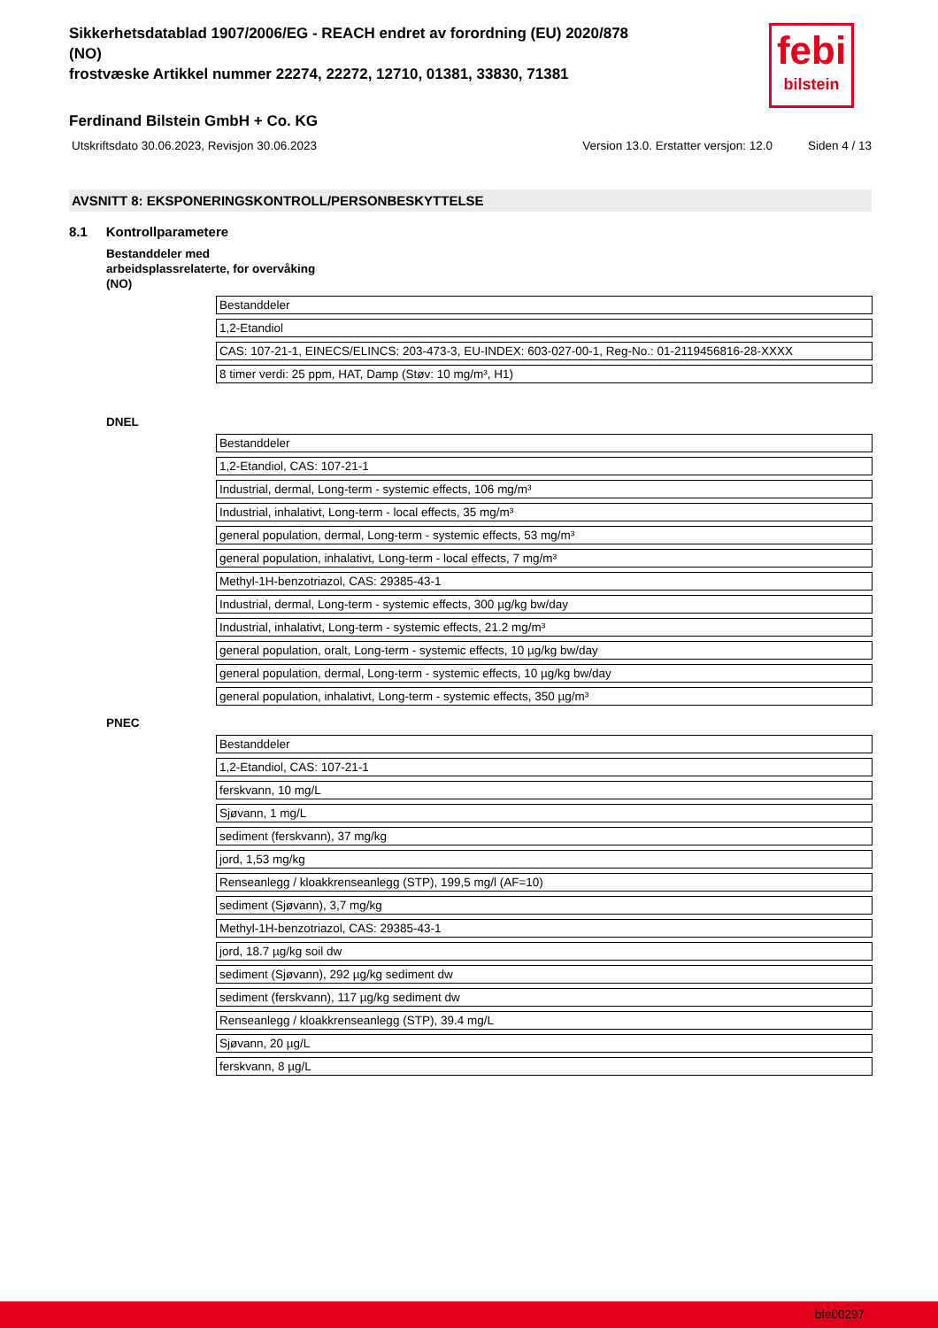febi
bilstein
Sikkerhetsdatablad 1907/2006/EG - REACH endret av forordning (EU) 2020/878
(NO)
frostvæske Artikkel nummer 22274, 22272, 12710, 01381, 33830, 71381
Ferdinand Bilstein GmbH + Co. KG
Utskriftsdato 30.06.2023, Revisjon 30.06.2023 Version 13.0. Erstatter versjon: 12.0 Siden 4 / 13
AVSNITT 8: EKSPONERINGSKONTROLL/PERSONBESKYTTELSE
8.1 Kontrollparametere
Bestanddeler med
arbeidsplassrelaterte, for overvåking
(NO)
| Bestanddeler |
| 1,2-Etandiol |
| CAS: 107-21-1, EINECS/ELINCS: 203-473-3, EU-INDEX: 603-027-00-1, Reg-No.: 01-2119456816-28-XXXX |
| 8 timer verdi: 25 ppm, HAT, Damp (Støv: 10 mg/m³, H1) |
DNEL
| Bestanddeler |
| 1,2-Etandiol, CAS: 107-21-1 |
| Industrial, dermal, Long-term - systemic effects, 106 mg/m³ |
| Industrial, inhalativt, Long-term - local effects, 35 mg/m³ |
| general population, dermal, Long-term - systemic effects, 53 mg/m³ |
| general population, inhalativt, Long-term - local effects, 7 mg/m³ |
| Methyl-1H-benzotriazol, CAS: 29385-43-1 |
| Industrial, dermal, Long-term - systemic effects, 300 µg/kg bw/day |
| Industrial, inhalativt, Long-term - systemic effects, 21.2 mg/m³ |
| general population, oralt, Long-term - systemic effects, 10 µg/kg bw/day |
| general population, dermal, Long-term - systemic effects, 10 µg/kg bw/day |
| general population, inhalativt, Long-term - systemic effects, 350 µg/m³ |
PNEC
| Bestanddeler |
| 1,2-Etandiol, CAS: 107-21-1 |
| ferskvann, 10 mg/L |
| Sjøvann, 1 mg/L |
| sediment (ferskvann), 37 mg/kg |
| jord, 1,53 mg/kg |
| Renseanlegg / kloakkrenseanlegg (STP), 199,5 mg/l (AF=10) |
| sediment (Sjøvann), 3,7 mg/kg |
| Methyl-1H-benzotriazol, CAS: 29385-43-1 |
| jord, 18.7 µg/kg soil dw |
| sediment (Sjøvann), 292 µg/kg sediment dw |
| sediment (ferskvann), 117 µg/kg sediment dw |
| Renseanlegg / kloakkrenseanlegg (STP), 39.4 mg/L |
| Sjøvann, 20 µg/L |
| ferskvann, 8 µg/L |
bfe00297